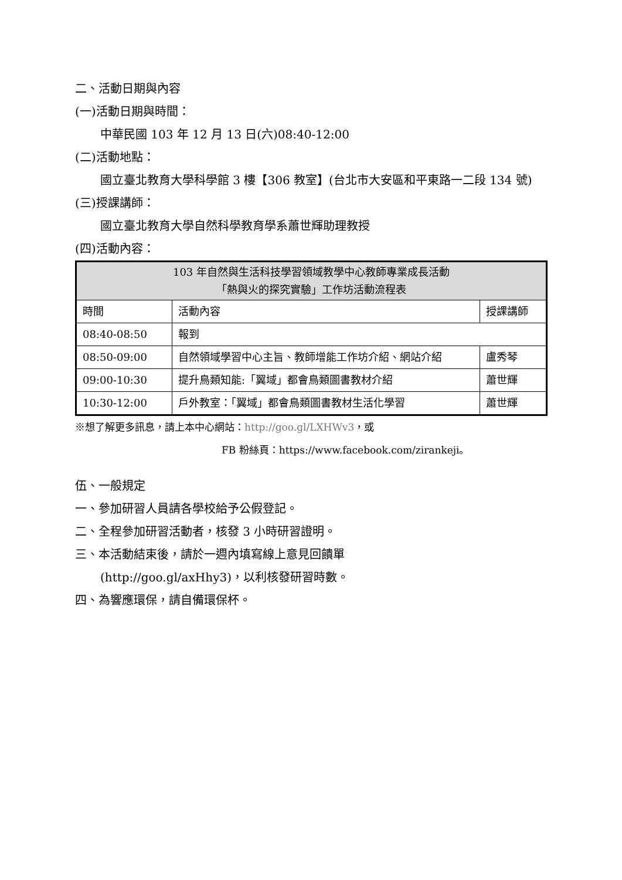二、活動日期與內容
(一)活動日期與時間：
中華民國 103 年 12 月 13 日(六)08:40-12:00
(二)活動地點：
國立臺北教育大學科學館 3 樓【306 教室】(台北市大安區和平東路一二段 134 號)
(三)授課講師：
國立臺北教育大學自然科學教育學系蕭世輝助理教授
(四)活動內容：
| 103 年自然與生活科技學習領域教學中心教師專業成長活動 「熱與火的探究實驗」工作坊活動流程表 | | |
| --- | --- | --- |
| 時間 | 活動內容 | 授課講師 |
| 08:40-08:50 | 報到 | |
| 08:50-09:00 | 自然領域學習中心主旨、教師增能工作坊介紹、網站介紹 | 盧秀琴 |
| 09:00-10:30 | 提升鳥類知能:「翼域」都會鳥類圖書教材介紹 | 蕭世輝 |
| 10:30-12:00 | 戶外教室：「翼域」都會鳥類圖書教材生活化學習 | 蕭世輝 |
※想了解更多訊息，請上本中心網站：http://goo.gl/LXHWv3，或
FB 粉絲頁：https://www.facebook.com/zirankeji。
伍、一般規定
一、參加研習人員請各學校給予公假登記。
二、全程參加研習活動者，核發 3 小時研習證明。
三、本活動結束後，請於一週內填寫線上意見回饋單
(http://goo.gl/axHhy3)，以利核發研習時數。
四、為響應環保，請自備環保杯。